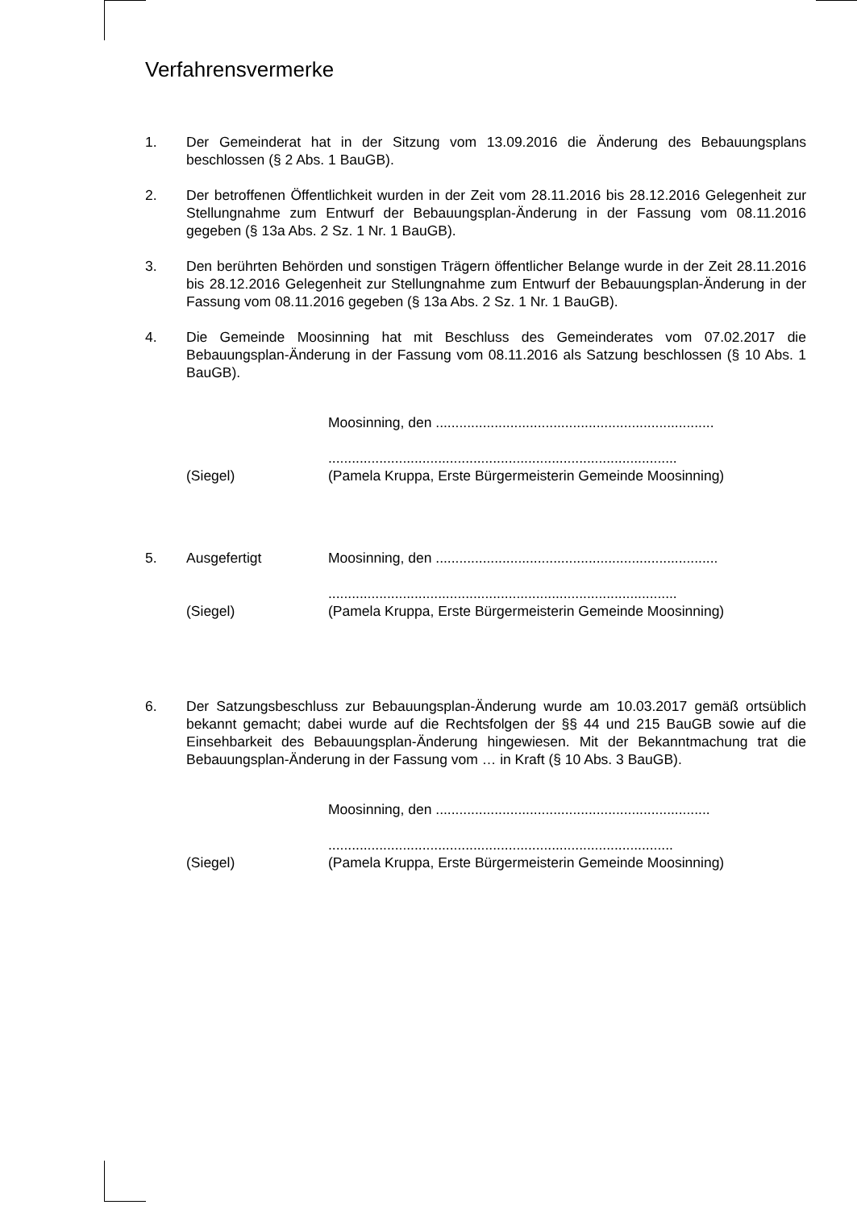Verfahrensvermerke
1. Der Gemeinderat hat in der Sitzung vom 13.09.2016 die Änderung des Bebauungsplans beschlossen (§ 2 Abs. 1 BauGB).
2. Der betroffenen Öffentlichkeit wurden in der Zeit vom 28.11.2016 bis 28.12.2016 Gelegenheit zur Stellungnahme zum Entwurf der Bebauungsplan-Änderung in der Fassung vom 08.11.2016 gegeben (§ 13a Abs. 2 Sz. 1 Nr. 1 BauGB).
3. Den berührten Behörden und sonstigen Trägern öffentlicher Belange wurde in der Zeit 28.11.2016 bis 28.12.2016 Gelegenheit zur Stellungnahme zum Entwurf der Bebauungsplan-Änderung in der Fassung vom 08.11.2016 gegeben (§ 13a Abs. 2 Sz. 1 Nr. 1 BauGB).
4. Die Gemeinde Moosinning hat mit Beschluss des Gemeinderates vom 07.02.2017 die Bebauungsplan-Änderung in der Fassung vom 08.11.2016 als Satzung beschlossen (§ 10 Abs. 1 BauGB).
Moosinning, den .......................................................................
.........................................................................................
(Siegel) (Pamela Kruppa, Erste Bürgermeisterin Gemeinde Moosinning)
5. Ausgefertigt Moosinning, den ........................................................................
.........................................................................................
(Siegel) (Pamela Kruppa, Erste Bürgermeisterin Gemeinde Moosinning)
6. Der Satzungsbeschluss zur Bebauungsplan-Änderung wurde am 10.03.2017 gemäß ortsüblich bekannt gemacht; dabei wurde auf die Rechtsfolgen der §§ 44 und 215 BauGB sowie auf die Einsehbarkeit des Bebauungsplan-Änderung hingewiesen. Mit der Bekanntmachung trat die Bebauungsplan-Änderung in der Fassung vom … in Kraft (§ 10 Abs. 3 BauGB).
Moosinning, den ......................................................................
........................................................................................
(Siegel) (Pamela Kruppa, Erste Bürgermeisterin Gemeinde Moosinning)